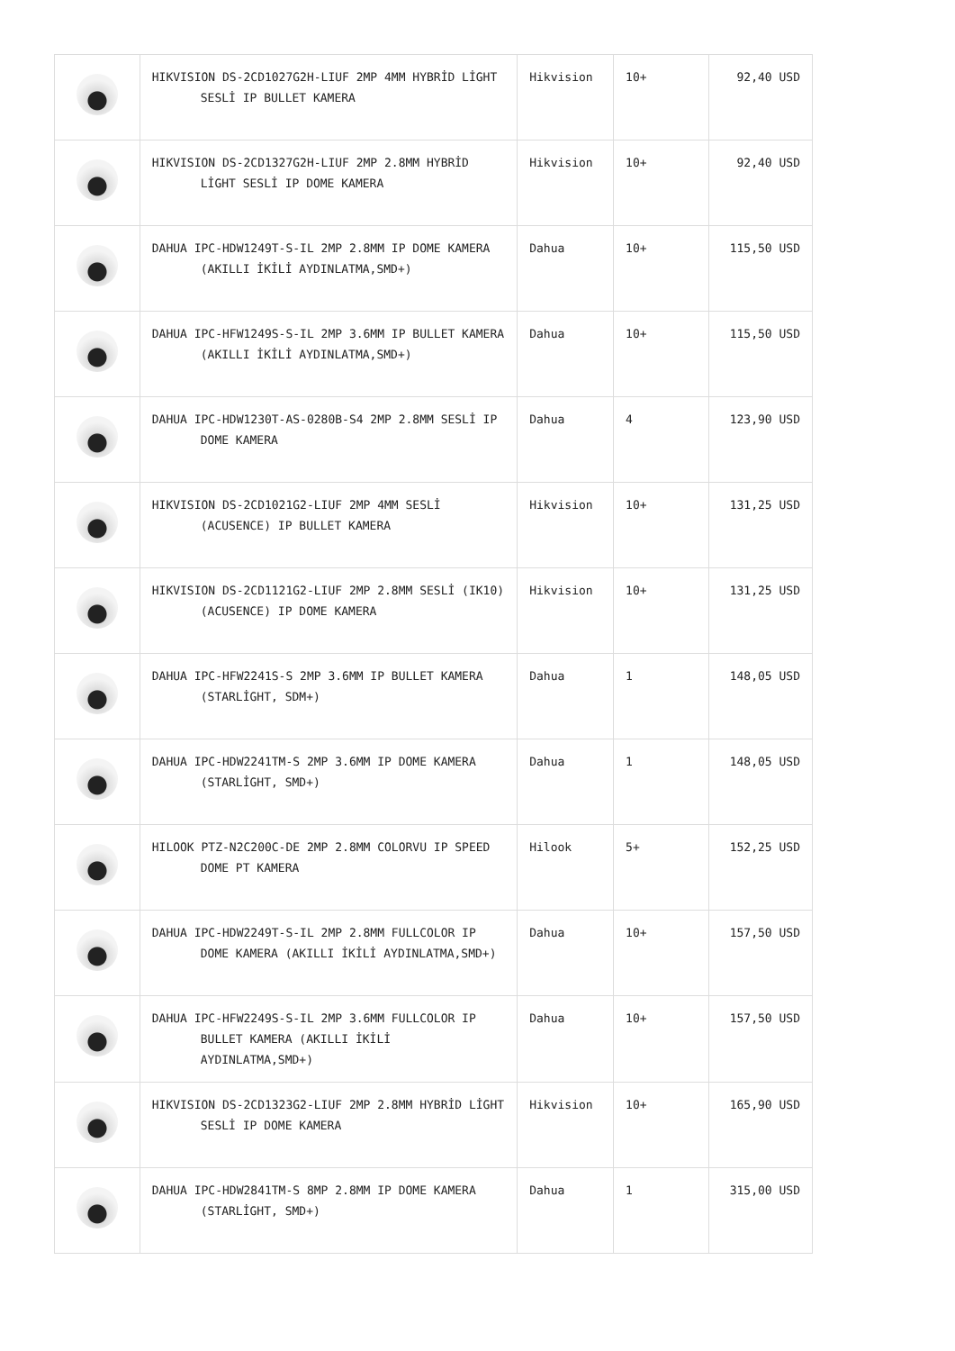| | HIKVISION DS-2CD1027G2H-LIUF 2MP 4MM HYBRİD LİGHT SESLİ IP BULLET KAMERA | Hikvision | 10+ | 92,40 USD |
| | HIKVISION DS-2CD1327G2H-LIUF 2MP 2.8MM HYBRİD LİGHT SESLİ IP DOME KAMERA | Hikvision | 10+ | 92,40 USD |
| | DAHUA IPC-HDW1249T-S-IL 2MP 2.8MM IP DOME KAMERA (AKILLI İKİLİ AYDINLATMA,SMD+) | Dahua | 10+ | 115,50 USD |
| | DAHUA IPC-HFW1249S-S-IL 2MP 3.6MM IP BULLET KAMERA (AKILLI İKİLİ AYDINLATMA,SMD+) | Dahua | 10+ | 115,50 USD |
| | DAHUA IPC-HDW1230T-AS-0280B-S4 2MP 2.8MM SESLİ IP DOME KAMERA | Dahua | 4 | 123,90 USD |
| | HIKVISION DS-2CD1021G2-LIUF 2MP 4MM SESLİ (ACUSENCE) IP BULLET KAMERA | Hikvision | 10+ | 131,25 USD |
| | HIKVISION DS-2CD1121G2-LIUF 2MP 2.8MM SESLİ (IK10) (ACUSENCE) IP DOME KAMERA | Hikvision | 10+ | 131,25 USD |
| | DAHUA IPC-HFW2241S-S 2MP 3.6MM IP BULLET KAMERA (STARLİGHT, SDM+) | Dahua | 1 | 148,05 USD |
| | DAHUA IPC-HDW2241TM-S 2MP 3.6MM IP DOME KAMERA (STARLİGHT, SMD+) | Dahua | 1 | 148,05 USD |
| | HILOOK PTZ-N2C200C-DE 2MP 2.8MM COLORVU IP SPEED DOME PT KAMERA | Hilook | 5+ | 152,25 USD |
| | DAHUA IPC-HDW2249T-S-IL 2MP 2.8MM FULLCOLOR IP DOME KAMERA (AKILLI İKİLİ AYDINLATMA,SMD+) | Dahua | 10+ | 157,50 USD |
| | DAHUA IPC-HFW2249S-S-IL 2MP 3.6MM FULLCOLOR IP BULLET KAMERA (AKILLI İKİLİ AYDINLATMA,SMD+) | Dahua | 10+ | 157,50 USD |
| | HIKVISION DS-2CD1323G2-LIUF 2MP 2.8MM HYBRİD LİGHT SESLİ IP DOME KAMERA | Hikvision | 10+ | 165,90 USD |
| | DAHUA IPC-HDW2841TM-S 8MP 2.8MM IP DOME KAMERA (STARLİGHT, SMD+) | Dahua | 1 | 315,00 USD |